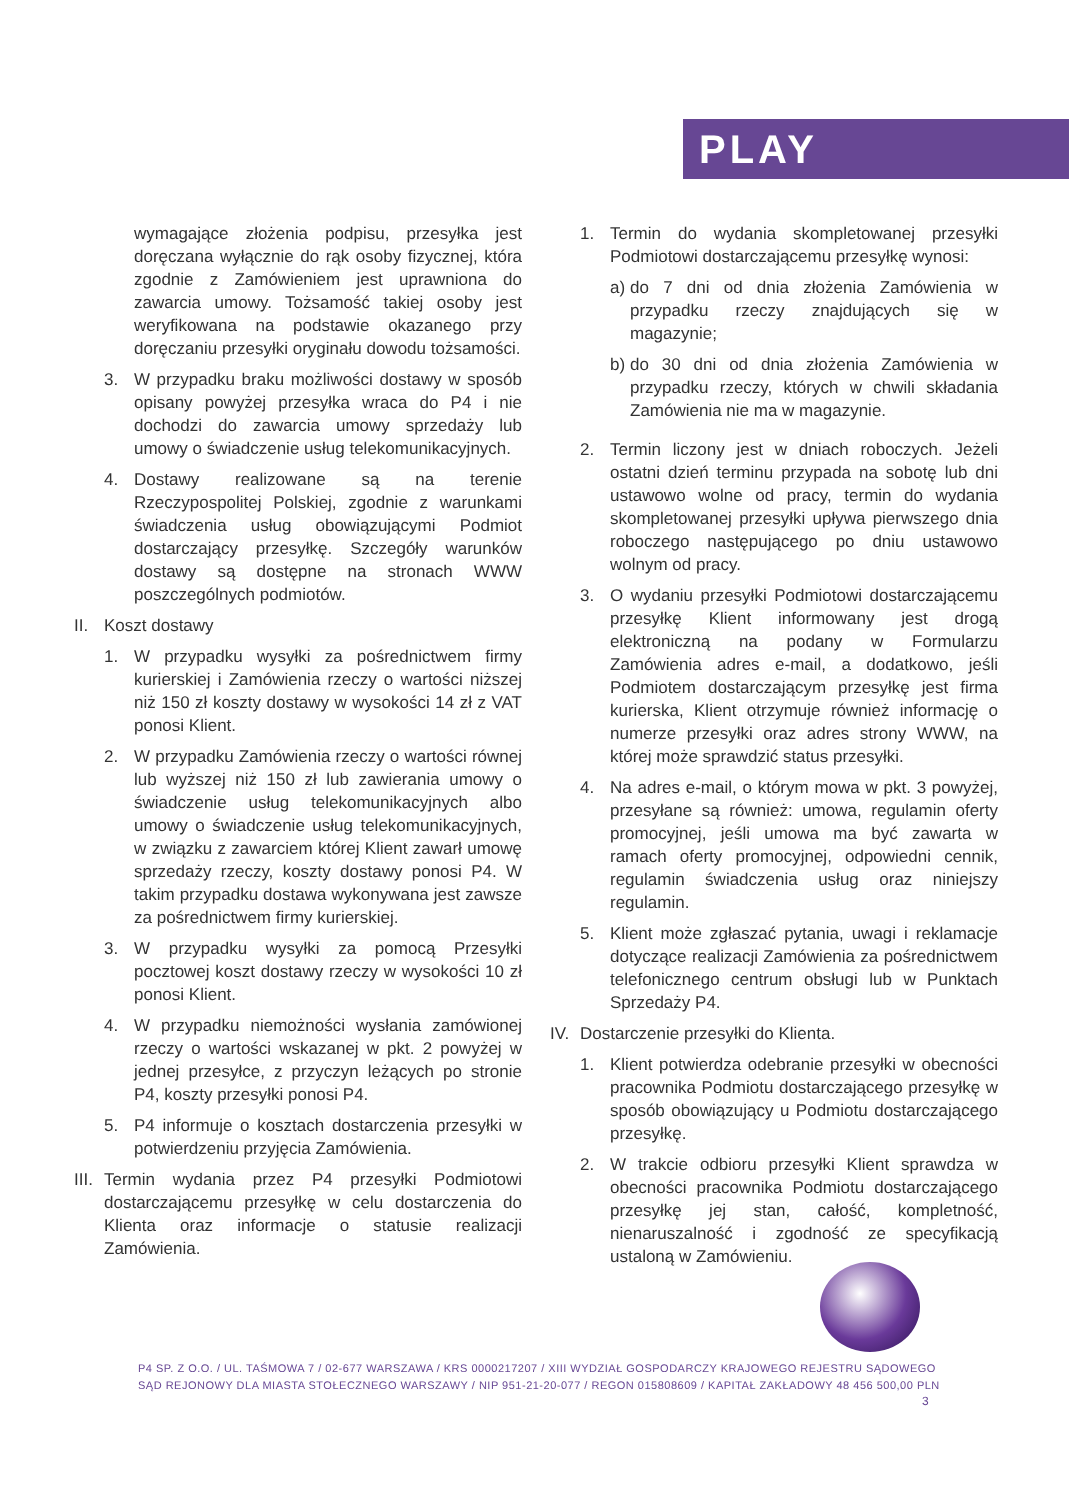PLAY
wymagające złożenia podpisu, przesyłka jest doręczana wyłącznie do rąk osoby fizycznej, która zgodnie z Zamówieniem jest uprawniona do zawarcia umowy. Tożsamość takiej osoby jest weryfikowana na podstawie okazanego przy doręczaniu przesyłki oryginału dowodu tożsamości.
3. W przypadku braku możliwości dostawy w sposób opisany powyżej przesyłka wraca do P4 i nie dochodzi do zawarcia umowy sprzedaży lub umowy o świadczenie usług telekomunikacyjnych.
4. Dostawy realizowane są na terenie Rzeczypospolitej Polskiej, zgodnie z warunkami świadczenia usług obowiązującymi Podmiot dostarczający przesyłkę. Szczegóły warunków dostawy są dostępne na stronach WWW poszczególnych podmiotów.
II. Koszt dostawy
1. W przypadku wysyłki za pośrednictwem firmy kurierskiej i Zamówienia rzeczy o wartości niższej niż 150 zł koszty dostawy w wysokości 14 zł z VAT ponosi Klient.
2. W przypadku Zamówienia rzeczy o wartości równej lub wyższej niż 150 zł lub zawierania umowy o świadczenie usług telekomunikacyjnych albo umowy o świadczenie usług telekomunikacyjnych, w związku z zawarciem której Klient zawarł umowę sprzedaży rzeczy, koszty dostawy ponosi P4. W takim przypadku dostawa wykonywana jest zawsze za pośrednictwem firmy kurierskiej.
3. W przypadku wysyłki za pomocą Przesyłki pocztowej koszt dostawy rzeczy w wysokości 10 zł ponosi Klient.
4. W przypadku niemożności wysłania zamówionej rzeczy o wartości wskazanej w pkt. 2 powyżej w jednej przesyłce, z przyczyn leżących po stronie P4, koszty przesyłki ponosi P4.
5. P4 informuje o kosztach dostarczenia przesyłki w potwierdzeniu przyjęcia Zamówienia.
III. Termin wydania przez P4 przesyłki Podmiotowi dostarczającemu przesyłkę w celu dostarczenia do Klienta oraz informacje o statusie realizacji Zamówienia.
1. Termin do wydania skompletowanej przesyłki Podmiotowi dostarczającemu przesyłkę wynosi:
a) do 7 dni od dnia złożenia Zamówienia w przypadku rzeczy znajdujących się w magazynie;
b) do 30 dni od dnia złożenia Zamówienia w przypadku rzeczy, których w chwili składania Zamówienia nie ma w magazynie.
2. Termin liczony jest w dniach roboczych. Jeżeli ostatni dzień terminu przypada na sobotę lub dni ustawowo wolne od pracy, termin do wydania skompletowanej przesyłki upływa pierwszego dnia roboczego następującego po dniu ustawowo wolnym od pracy.
3. O wydaniu przesyłki Podmiotowi dostarczającemu przesyłkę Klient informowany jest drogą elektroniczną na podany w Formularzu Zamówienia adres e-mail, a dodatkowo, jeśli Podmiotem dostarczającym przesyłkę jest firma kurierska, Klient otrzymuje również informację o numerze przesyłki oraz adres strony WWW, na której może sprawdzić status przesyłki.
4. Na adres e-mail, o którym mowa w pkt. 3 powyżej, przesyłane są również: umowa, regulamin oferty promocyjnej, jeśli umowa ma być zawarta w ramach oferty promocyjnej, odpowiedni cennik, regulamin świadczenia usług oraz niniejszy regulamin.
5. Klient może zgłaszać pytania, uwagi i reklamacje dotyczące realizacji Zamówienia za pośrednictwem telefonicznego centrum obsługi lub w Punktach Sprzedaży P4.
IV. Dostarczenie przesyłki do Klienta.
1. Klient potwierdza odebranie przesyłki w obecności pracownika Podmiotu dostarczającego przesyłkę w sposób obowiązujący u Podmiotu dostarczającego przesyłkę.
2. W trakcie odbioru przesyłki Klient sprawdza w obecności pracownika Podmiotu dostarczającego przesyłkę jej stan, całość, kompletność, nienaruszalność i zgodność ze specyfikacją ustaloną w Zamówieniu.
P4 SP. Z O.O. / UL. TAŚMOWA 7 / 02-677 WARSZAWA / KRS 0000217207 / XIII WYDZIAŁ GOSPODARCZY KRAJOWEGO REJESTRU SĄDOWEGO
SĄD REJONOWY DLA MIASTA STOŁECZNEGO WARSZAWY / NIP 951-21-20-077 / REGON 015808609 / KAPITAŁ ZAKŁADOWY 48 456 500,00 PLN
3